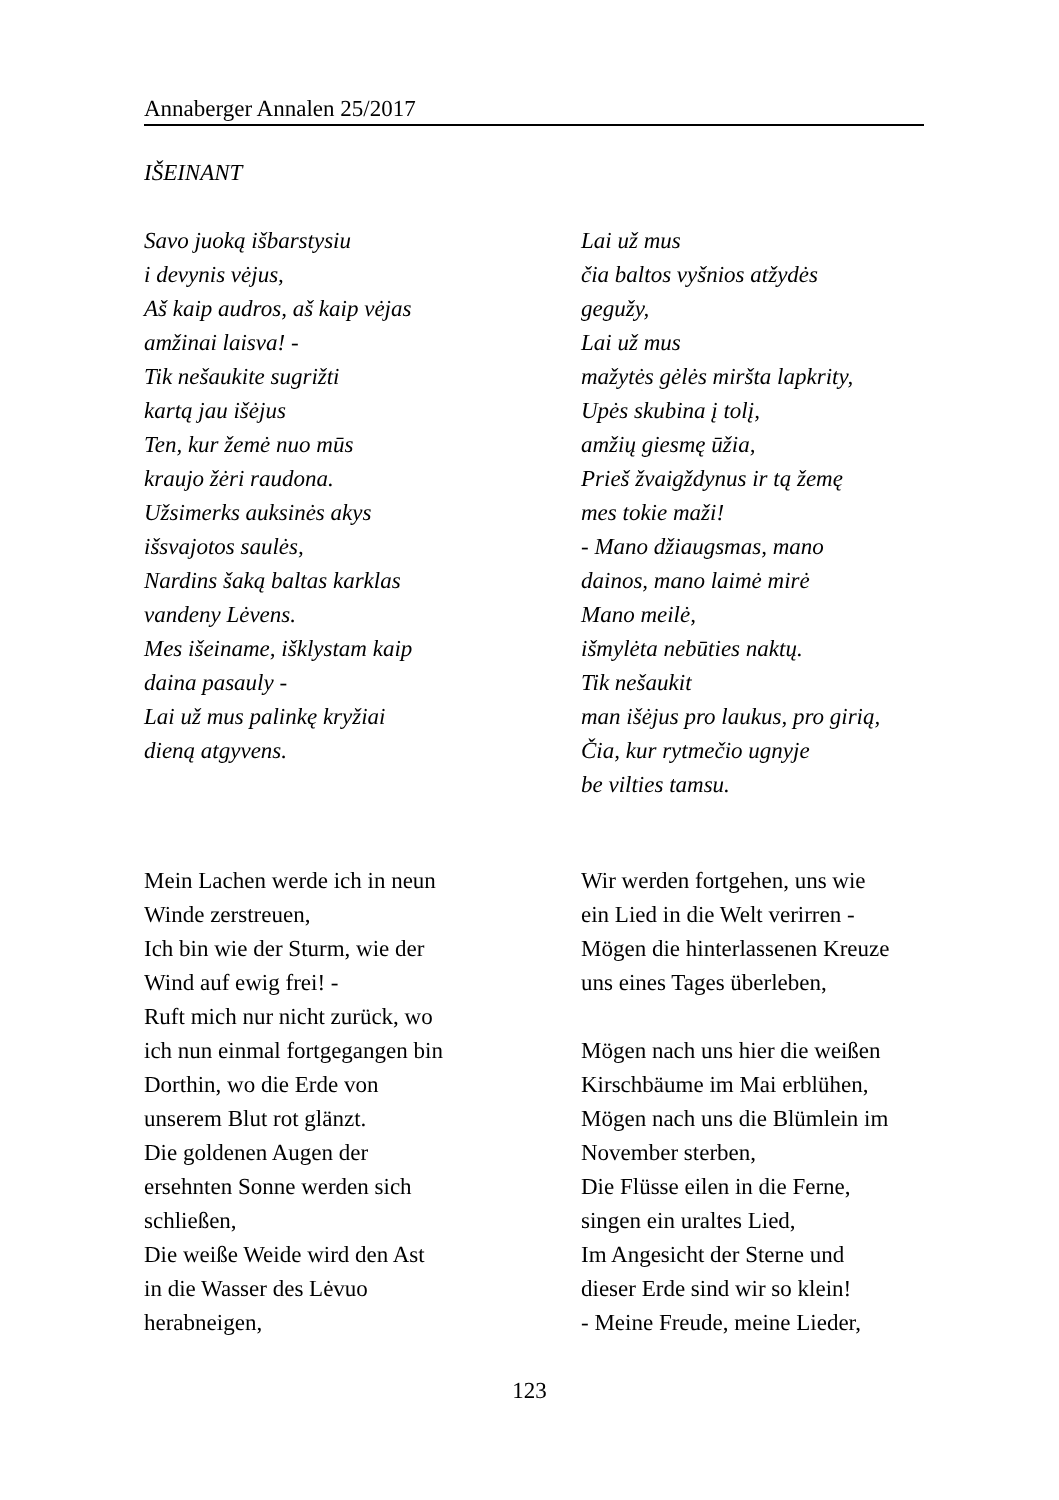Annaberger Annalen 25/2017
IŠEINANT
Savo juoką išbarstysiu
i devynis vėjus,
Aš kaip audros, aš kaip vėjas
amžinai laisva! -
Tik nešaukite sugrižti
kartą jau išėjus
Ten, kur žemė nuo mūs
kraujo žėri raudona.
Užsimerks auksinės akys
išsvajotos saulės,
Nardins šaką baltas karklas
vandeny Lėvens.
Mes išeiname, išklystam kaip
daina pasauly -
Lai už mus palinkę kryžiai
dieną atgyvens.
Lai už mus
čia baltos vyšnios atžydės
gegužy,
Lai už mus
mažytės gėlės miršta lapkrity,
Upės skubina į tolį,
amžių giesmę ūžia,
Prieš žvaigždynus ir tą žemę
mes tokie maži!
- Mano džiaugsmas, mano
dainos, mano laimė mirė
Mano meilė,
išmylėta nebūties naktų.
Tik nešaukit
man išėjus pro laukus, pro girią,
Čia, kur rytmečio ugnyje
be vilties tamsu.
Mein Lachen werde ich in neun
Winde zerstreuen,
Ich bin wie der Sturm, wie der
Wind auf ewig frei! -
Ruft mich nur nicht zurück, wo
ich nun einmal fortgegangen bin
Dorthin, wo die Erde von
unserem Blut rot glänzt.
Die goldenen Augen der
ersehnten Sonne werden sich
schließen,
Die weiße Weide wird den Ast
in die Wasser des Lėvuo
herabneigen,
Wir werden fortgehen, uns wie
ein Lied in die Welt verirren -
Mögen die hinterlassenen Kreuze
uns eines Tages überleben,
Mögen nach uns hier die weißen
Kirschbäume im Mai erblühen,
Mögen nach uns die Blümlein im
November sterben,
Die Flüsse eilen in die Ferne,
singen ein uraltes Lied,
Im Angesicht der Sterne und
dieser Erde sind wir so klein!
- Meine Freude, meine Lieder,
123